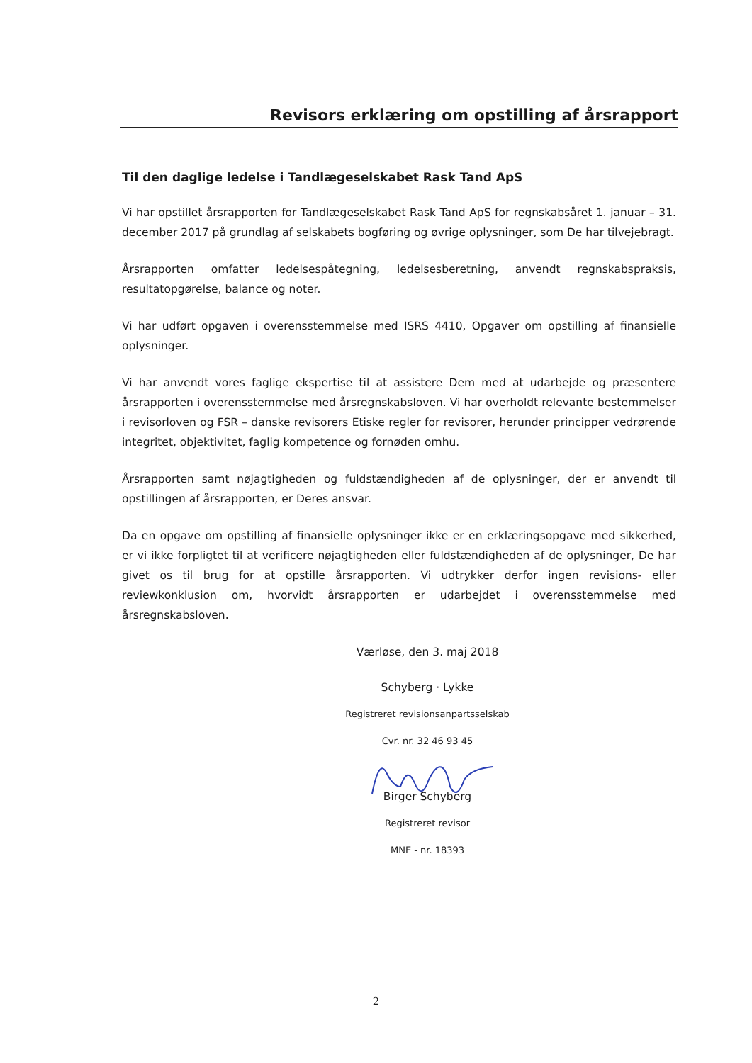Revisors erklæring om opstilling af årsrapport
Til den daglige ledelse i Tandlægeselskabet Rask Tand ApS
Vi har opstillet årsrapporten for Tandlægeselskabet Rask Tand ApS for regnskabsåret 1. januar – 31. december 2017 på grundlag af selskabets bogføring og øvrige oplysninger, som De har tilvejebragt.
Årsrapporten omfatter ledelsespåtegning, ledelsesberetning, anvendt regnskabspraksis, resultatopgørelse, balance og noter.
Vi har udført opgaven i overensstemmelse med ISRS 4410, Opgaver om opstilling af finansielle oplysninger.
Vi har anvendt vores faglige ekspertise til at assistere Dem med at udarbejde og præsentere årsrapporten i overensstemmelse med årsregnskabsloven. Vi har overholdt relevante bestemmelser i revisorloven og FSR – danske revisorers Etiske regler for revisorer, herunder principper vedrørende integritet, objektivitet, faglig kompetence og fornøden omhu.
Årsrapporten samt nøjagtigheden og fuldstændigheden af de oplysninger, der er anvendt til opstillingen af årsrapporten, er Deres ansvar.
Da en opgave om opstilling af finansielle oplysninger ikke er en erklæringsopgave med sikkerhed, er vi ikke forpligtet til at verificere nøjagtigheden eller fuldstændigheden af de oplysninger, De har givet os til brug for at opstille årsrapporten. Vi udtrykker derfor ingen revisions- eller reviewkonklusion om, hvorvidt årsrapporten er udarbejdet i overensstemmelse med årsregnskabsloven.
Værløse, den 3. maj 2018
Schyberg · Lykke
Registreret revisionsanpartsselskab
Cvr. nr. 32 46 93 45
Birger Schyberg
Registreret revisor
MNE - nr. 18393
2